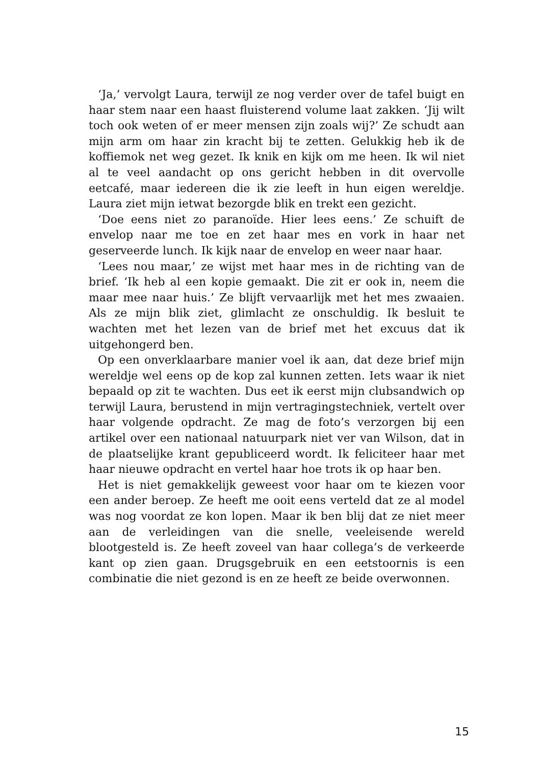‘Ja,’ vervolgt Laura, terwijl ze nog verder over de tafel buigt en haar stem naar een haast fluisterend volume laat zakken. ‘Jij wilt toch ook weten of er meer mensen zijn zoals wij?’ Ze schudt aan mijn arm om haar zin kracht bij te zetten. Gelukkig heb ik de koffiemok net weg gezet. Ik knik en kijk om me heen. Ik wil niet al te veel aandacht op ons gericht hebben in dit overvolle eetcafé, maar iedereen die ik zie leeft in hun eigen wereldje. Laura ziet mijn ietwat bezorgde blik en trekt een gezicht.
‘Doe eens niet zo paranoïde. Hier lees eens.’ Ze schuift de envelop naar me toe en zet haar mes en vork in haar net geserveerde lunch. Ik kijk naar de envelop en weer naar haar.
‘Lees nou maar,’ ze wijst met haar mes in de richting van de brief. ‘Ik heb al een kopie gemaakt. Die zit er ook in, neem die maar mee naar huis.’ Ze blijft vervaarlijk met het mes zwaaien. Als ze mijn blik ziet, glimlacht ze onschuldig. Ik besluit te wachten met het lezen van de brief met het excuus dat ik uitgehongerd ben.
Op een onverklaarbare manier voel ik aan, dat deze brief mijn wereldje wel eens op de kop zal kunnen zetten. Iets waar ik niet bepaald op zit te wachten. Dus eet ik eerst mijn clubsandwich op terwijl Laura, berustend in mijn vertragingstechniek, vertelt over haar volgende opdracht. Ze mag de foto’s verzorgen bij een artikel over een nationaal natuurpark niet ver van Wilson, dat in de plaatselijke krant gepubliceerd wordt. Ik feliciteer haar met haar nieuwe opdracht en vertel haar hoe trots ik op haar ben.
Het is niet gemakkelijk geweest voor haar om te kiezen voor een ander beroep. Ze heeft me ooit eens verteld dat ze al model was nog voordat ze kon lopen. Maar ik ben blij dat ze niet meer aan de verleidingen van die snelle, veeleisende wereld blootgesteld is. Ze heeft zoveel van haar collega’s de verkeerde kant op zien gaan. Drugsgebruik en een eetstoornis is een combinatie die niet gezond is en ze heeft ze beide overwonnen.
15